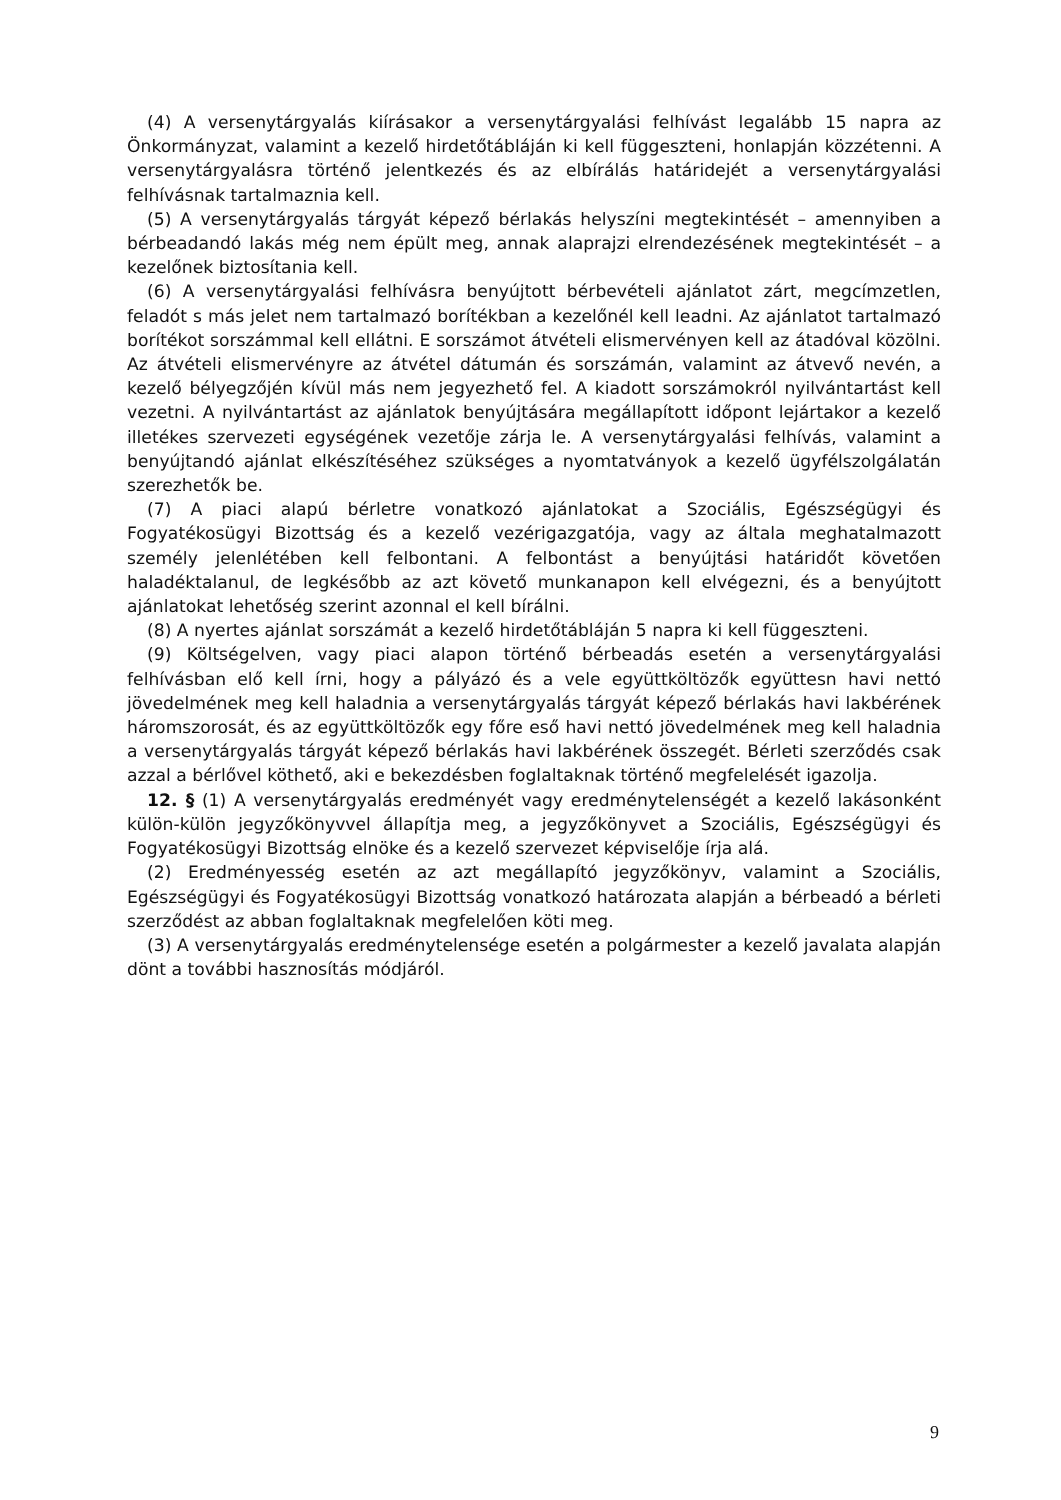(4) A versenytárgyalás kiírásakor a versenytárgyalási felhívást legalább 15 napra az Önkormányzat, valamint a kezelő hirdetőtábláján ki kell függeszteni, honlapján közzétenni. A versenytárgyalásra történő jelentkezés és az elbírálás határidejét a versenytárgyalási felhívásnak tartalmaznia kell.
(5) A versenytárgyalás tárgyát képező bérlakás helyszíni megtekintését – amennyiben a bérbeadandó lakás még nem épült meg, annak alaprajzi elrendezésének megtekintését – a kezelőnek biztosítania kell.
(6) A versenytárgyalási felhívásra benyújtott bérbevételi ajánlatot zárt, megcímzetlen, feladót s más jelet nem tartalmazó borítékban a kezelőnél kell leadni. Az ajánlatot tartalmazó borítékot sorszámmal kell ellátni. E sorszámot átvételi elismervényen kell az átadóval közölni. Az átvételi elismervényre az átvétel dátumán és sorszámán, valamint az átvevő nevén, a kezelő bélyegzőjén kívül más nem jegyezhető fel. A kiadott sorszámokról nyilvántartást kell vezetni. A nyilvántartást az ajánlatok benyújtására megállapított időpont lejártakor a kezelő illetékes szervezeti egységének vezetője zárja le. A versenytárgyalási felhívás, valamint a benyújtandó ajánlat elkészítéséhez szükséges a nyomtatványok a kezelő ügyfélszolgálatán szerezhetők be.
(7) A piaci alapú bérletre vonatkozó ajánlatokat a Szociális, Egészségügyi és Fogyatékosügyi Bizottság és a kezelő vezérigazgatója, vagy az általa meghatalmazott személy jelenlétében kell felbontani. A felbontást a benyújtási határidőt követően haladéktalanul, de legkésőbb az azt követő munkanapon kell elvégezni, és a benyújtott ajánlatokat lehetőség szerint azonnal el kell bírálni.
(8) A nyertes ajánlat sorszámát a kezelő hirdetőtábláján 5 napra ki kell függeszteni.
(9) Költségelven, vagy piaci alapon történő bérbeadás esetén a versenytárgyalási felhívásban elő kell írni, hogy a pályázó és a vele együttköltözők együttesn havi nettó jövedelmének meg kell haladnia a versenytárgyalás tárgyát képező bérlakás havi lakbérének háromszorosát, és az együttköltözők egy főre eső havi nettó jövedelmének meg kell haladnia a versenytárgyalás tárgyát képező bérlakás havi lakbérének összegét. Bérleti szerződés csak azzal a bérlővel köthető, aki e bekezdésben foglaltaknak történő megfelelését igazolja.
12. § (1) A versenytárgyalás eredményét vagy eredménytelenségét a kezelő lakásonként külön-külön jegyzőkönyvvel állapítja meg, a jegyzőkönyvet a Szociális, Egészségügyi és Fogyatékosügyi Bizottság elnöke és a kezelő szervezet képviselője írja alá.
(2) Eredményesség esetén az azt megállapító jegyzőkönyv, valamint a Szociális, Egészségügyi és Fogyatékosügyi Bizottság vonatkozó határozata alapján a bérbeadó a bérleti szerződést az abban foglaltaknak megfelelően köti meg.
(3) A versenytárgyalás eredménytelensége esetén a polgármester a kezelő javalata alapján dönt a további hasznosítás módjáról.
9